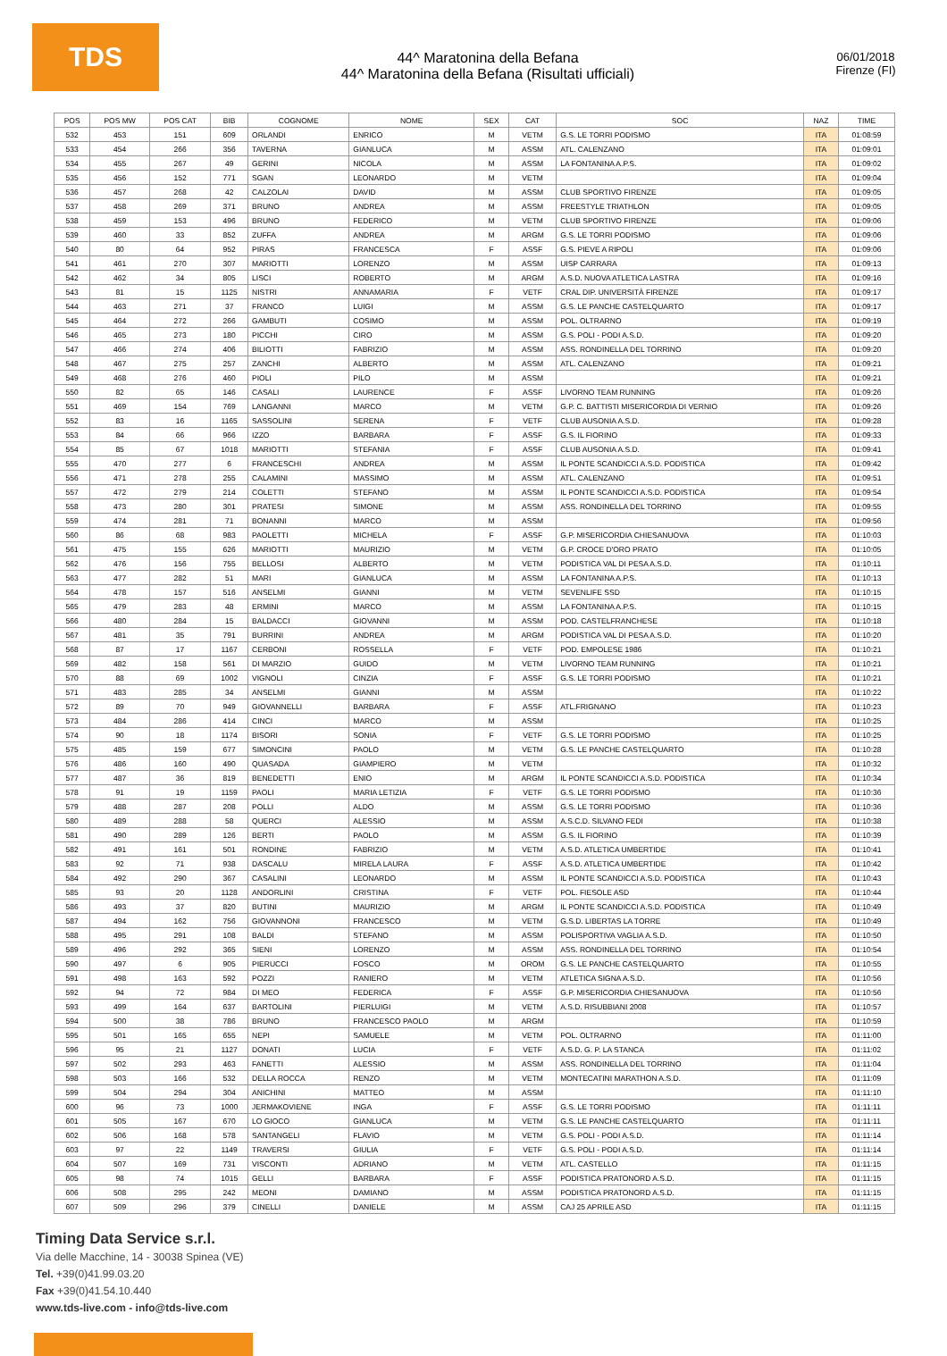TDS
44^ Maratonina della Befana
44^ Maratonina della Befana (Risultati ufficiali)
06/01/2018
Firenze (FI)
| POS | POS MW | POS CAT | BIB | COGNOME | NOME | SEX | CAT | SOC | NAZ | TIME |
| --- | --- | --- | --- | --- | --- | --- | --- | --- | --- | --- |
| 532 | 453 | 151 | 609 | ORLANDI | ENRICO | M | VETM | G.S. LE TORRI PODISMO | ITA | 01:08:59 |
| 533 | 454 | 266 | 356 | TAVERNA | GIANLUCA | M | ASSM | ATL. CALENZANO | ITA | 01:09:01 |
| 534 | 455 | 267 | 49 | GERINI | NICOLA | M | ASSM | LA FONTANINA A.P.S. | ITA | 01:09:02 |
| 535 | 456 | 152 | 771 | SGAN | LEONARDO | M | VETM | | ITA | 01:09:04 |
| 536 | 457 | 268 | 42 | CALZOLAI | DAVID | M | ASSM | CLUB SPORTIVO FIRENZE | ITA | 01:09:05 |
| 537 | 458 | 269 | 371 | BRUNO | ANDREA | M | ASSM | FREESTYLE TRIATHLON | ITA | 01:09:05 |
| 538 | 459 | 153 | 496 | BRUNO | FEDERICO | M | VETM | CLUB SPORTIVO FIRENZE | ITA | 01:09:06 |
| 539 | 460 | 33 | 852 | ZUFFA | ANDREA | M | ARGM | G.S. LE TORRI PODISMO | ITA | 01:09:06 |
| 540 | 80 | 64 | 952 | PIRAS | FRANCESCA | F | ASSF | G.S. PIEVE A RIPOLI | ITA | 01:09:06 |
| 541 | 461 | 270 | 307 | MARIOTTI | LORENZO | M | ASSM | UISP CARRARA | ITA | 01:09:13 |
| 542 | 462 | 34 | 805 | LISCI | ROBERTO | M | ARGM | A.S.D. NUOVA ATLETICA LASTRA | ITA | 01:09:16 |
| 543 | 81 | 15 | 1125 | NISTRI | ANNAMARIA | F | VETF | CRAL DIP. UNIVERSITÀ FIRENZE | ITA | 01:09:17 |
| 544 | 463 | 271 | 37 | FRANCO | LUIGI | M | ASSM | G.S. LE PANCHE CASTELQUARTO | ITA | 01:09:17 |
| 545 | 464 | 272 | 266 | GAMBUTI | COSIMO | M | ASSM | POL. OLTRARNO | ITA | 01:09:19 |
| 546 | 465 | 273 | 180 | PICCHI | CIRO | M | ASSM | G.S. POLI - PODI A.S.D. | ITA | 01:09:20 |
| 547 | 466 | 274 | 406 | BILIOTTI | FABRIZIO | M | ASSM | ASS. RONDINELLA DEL TORRINO | ITA | 01:09:20 |
| 548 | 467 | 275 | 257 | ZANCHI | ALBERTO | M | ASSM | ATL. CALENZANO | ITA | 01:09:21 |
| 549 | 468 | 276 | 460 | PIOLI | PILO | M | ASSM | | ITA | 01:09:21 |
| 550 | 82 | 65 | 146 | CASALI | LAURENCE | F | ASSF | LIVORNO TEAM RUNNING | ITA | 01:09:26 |
| 551 | 469 | 154 | 769 | LANGANNI | MARCO | M | VETM | G.P. C. BATTISTI MISERICORDIA DI VERNIO | ITA | 01:09:26 |
| 552 | 83 | 16 | 1165 | SASSOLINI | SERENA | F | VETF | CLUB AUSONIA A.S.D. | ITA | 01:09:28 |
| 553 | 84 | 66 | 966 | IZZO | BARBARA | F | ASSF | G.S. IL FIORINO | ITA | 01:09:33 |
| 554 | 85 | 67 | 1018 | MARIOTTI | STEFANIA | F | ASSF | CLUB AUSONIA A.S.D. | ITA | 01:09:41 |
| 555 | 470 | 277 | 6 | FRANCESCHI | ANDREA | M | ASSM | IL PONTE SCANDICCI A.S.D. PODISTICA | ITA | 01:09:42 |
| 556 | 471 | 278 | 255 | CALAMINI | MASSIMO | M | ASSM | ATL. CALENZANO | ITA | 01:09:51 |
| 557 | 472 | 279 | 214 | COLETTI | STEFANO | M | ASSM | IL PONTE SCANDICCI A.S.D. PODISTICA | ITA | 01:09:54 |
| 558 | 473 | 280 | 301 | PRATESI | SIMONE | M | ASSM | ASS. RONDINELLA DEL TORRINO | ITA | 01:09:55 |
| 559 | 474 | 281 | 71 | BONANNI | MARCO | M | ASSM | | ITA | 01:09:56 |
| 560 | 86 | 68 | 983 | PAOLETTI | MICHELA | F | ASSF | G.P. MISERICORDIA CHIESANUOVA | ITA | 01:10:03 |
| 561 | 475 | 155 | 626 | MARIOTTI | MAURIZIO | M | VETM | G.P. CROCE D'ORO PRATO | ITA | 01:10:05 |
| 562 | 476 | 156 | 755 | BELLOSI | ALBERTO | M | VETM | PODISTICA VAL DI PESA A.S.D. | ITA | 01:10:11 |
| 563 | 477 | 282 | 51 | MARI | GIANLUCA | M | ASSM | LA FONTANINA A.P.S. | ITA | 01:10:13 |
| 564 | 478 | 157 | 516 | ANSELMI | GIANNI | M | VETM | SEVENLIFE SSD | ITA | 01:10:15 |
| 565 | 479 | 283 | 48 | ERMINI | MARCO | M | ASSM | LA FONTANINA A.P.S. | ITA | 01:10:15 |
| 566 | 480 | 284 | 15 | BALDACCI | GIOVANNI | M | ASSM | POD. CASTELFRANCHESE | ITA | 01:10:18 |
| 567 | 481 | 35 | 791 | BURRINI | ANDREA | M | ARGM | PODISTICA VAL DI PESA A.S.D. | ITA | 01:10:20 |
| 568 | 87 | 17 | 1167 | CERBONI | ROSSELLA | F | VETF | POD. EMPOLESE 1986 | ITA | 01:10:21 |
| 569 | 482 | 158 | 561 | DI MARZIO | GUIDO | M | VETM | LIVORNO TEAM RUNNING | ITA | 01:10:21 |
| 570 | 88 | 69 | 1002 | VIGNOLI | CINZIA | F | ASSF | G.S. LE TORRI PODISMO | ITA | 01:10:21 |
| 571 | 483 | 285 | 34 | ANSELMI | GIANNI | M | ASSM | | ITA | 01:10:22 |
| 572 | 89 | 70 | 949 | GIOVANNELLI | BARBARA | F | ASSF | ATL.FRIGNANO | ITA | 01:10:23 |
| 573 | 484 | 286 | 414 | CINCI | MARCO | M | ASSM | | ITA | 01:10:25 |
| 574 | 90 | 18 | 1174 | BISORI | SONIA | F | VETF | G.S. LE TORRI PODISMO | ITA | 01:10:25 |
| 575 | 485 | 159 | 677 | SIMONCINI | PAOLO | M | VETM | G.S. LE PANCHE CASTELQUARTO | ITA | 01:10:28 |
| 576 | 486 | 160 | 490 | QUASADA | GIAMPIERO | M | VETM | | ITA | 01:10:32 |
| 577 | 487 | 36 | 819 | BENEDETTI | ENIO | M | ARGM | IL PONTE SCANDICCI A.S.D. PODISTICA | ITA | 01:10:34 |
| 578 | 91 | 19 | 1159 | PAOLI | MARIA LETIZIA | F | VETF | G.S. LE TORRI PODISMO | ITA | 01:10:36 |
| 579 | 488 | 287 | 208 | POLLI | ALDO | M | ASSM | G.S. LE TORRI PODISMO | ITA | 01:10:36 |
| 580 | 489 | 288 | 58 | QUERCI | ALESSIO | M | ASSM | A.S.C.D. SILVANO FEDI | ITA | 01:10:38 |
| 581 | 490 | 289 | 126 | BERTI | PAOLO | M | ASSM | G.S. IL FIORINO | ITA | 01:10:39 |
| 582 | 491 | 161 | 501 | RONDINE | FABRIZIO | M | VETM | A.S.D. ATLETICA UMBERTIDE | ITA | 01:10:41 |
| 583 | 92 | 71 | 938 | DASCALU | MIRELA LAURA | F | ASSF | A.S.D. ATLETICA UMBERTIDE | ITA | 01:10:42 |
| 584 | 492 | 290 | 367 | CASALINI | LEONARDO | M | ASSM | IL PONTE SCANDICCI A.S.D. PODISTICA | ITA | 01:10:43 |
| 585 | 93 | 20 | 1128 | ANDORLINI | CRISTINA | F | VETF | POL. FIESOLE ASD | ITA | 01:10:44 |
| 586 | 493 | 37 | 820 | BUTINI | MAURIZIO | M | ARGM | IL PONTE SCANDICCI A.S.D. PODISTICA | ITA | 01:10:49 |
| 587 | 494 | 162 | 756 | GIOVANNONI | FRANCESCO | M | VETM | G.S.D. LIBERTAS LA TORRE | ITA | 01:10:49 |
| 588 | 495 | 291 | 108 | BALDI | STEFANO | M | ASSM | POLISPORTIVA VAGLIA A.S.D. | ITA | 01:10:50 |
| 589 | 496 | 292 | 365 | SIENI | LORENZO | M | ASSM | ASS. RONDINELLA DEL TORRINO | ITA | 01:10:54 |
| 590 | 497 | 6 | 905 | PIERUCCI | FOSCO | M | OROM | G.S. LE PANCHE CASTELQUARTO | ITA | 01:10:55 |
| 591 | 498 | 163 | 592 | POZZI | RANIERO | M | VETM | ATLETICA SIGNA A.S.D. | ITA | 01:10:56 |
| 592 | 94 | 72 | 984 | DI MEO | FEDERICA | F | ASSF | G.P. MISERICORDIA CHIESANUOVA | ITA | 01:10:56 |
| 593 | 499 | 164 | 637 | BARTOLINI | PIERLUIGI | M | VETM | A.S.D. RISUBBIANI 2008 | ITA | 01:10:57 |
| 594 | 500 | 38 | 786 | BRUNO | FRANCESCO PAOLO | M | ARGM | | ITA | 01:10:59 |
| 595 | 501 | 165 | 655 | NEPI | SAMUELE | M | VETM | POL. OLTRARNO | ITA | 01:11:00 |
| 596 | 95 | 21 | 1127 | DONATI | LUCIA | F | VETF | A.S.D. G. P. LA STANCA | ITA | 01:11:02 |
| 597 | 502 | 293 | 463 | FANETTI | ALESSIO | M | ASSM | ASS. RONDINELLA DEL TORRINO | ITA | 01:11:04 |
| 598 | 503 | 166 | 532 | DELLA ROCCA | RENZO | M | VETM | MONTECATINI MARATHON A.S.D. | ITA | 01:11:09 |
| 599 | 504 | 294 | 304 | ANICHINI | MATTEO | M | ASSM | | ITA | 01:11:10 |
| 600 | 96 | 73 | 1000 | JERMAKOVIENE | INGA | F | ASSF | G.S. LE TORRI PODISMO | ITA | 01:11:11 |
| 601 | 505 | 167 | 670 | LO GIOCO | GIANLUCA | M | VETM | G.S. LE PANCHE CASTELQUARTO | ITA | 01:11:11 |
| 602 | 506 | 168 | 578 | SANTANGELI | FLAVIO | M | VETM | G.S. POLI - PODI A.S.D. | ITA | 01:11:14 |
| 603 | 97 | 22 | 1149 | TRAVERSI | GIULIA | F | VETF | G.S. POLI - PODI A.S.D. | ITA | 01:11:14 |
| 604 | 507 | 169 | 731 | VISCONTI | ADRIANO | M | VETM | ATL. CASTELLO | ITA | 01:11:15 |
| 605 | 98 | 74 | 1015 | GELLI | BARBARA | F | ASSF | PODISTICA PRATONORD A.S.D. | ITA | 01:11:15 |
| 606 | 508 | 295 | 242 | MEONI | DAMIANO | M | ASSM | PODISTICA PRATONORD A.S.D. | ITA | 01:11:15 |
| 607 | 509 | 296 | 379 | CINELLI | DANIELE | M | ASSM | CAJ 25 APRILE ASD | ITA | 01:11:15 |
Timing Data Service s.r.l.
Via delle Macchine, 14 - 30038 Spinea (VE)
Tel. +39(0)41.99.03.20
Fax +39(0)41.54.10.440
www.tds-live.com - info@tds-live.com